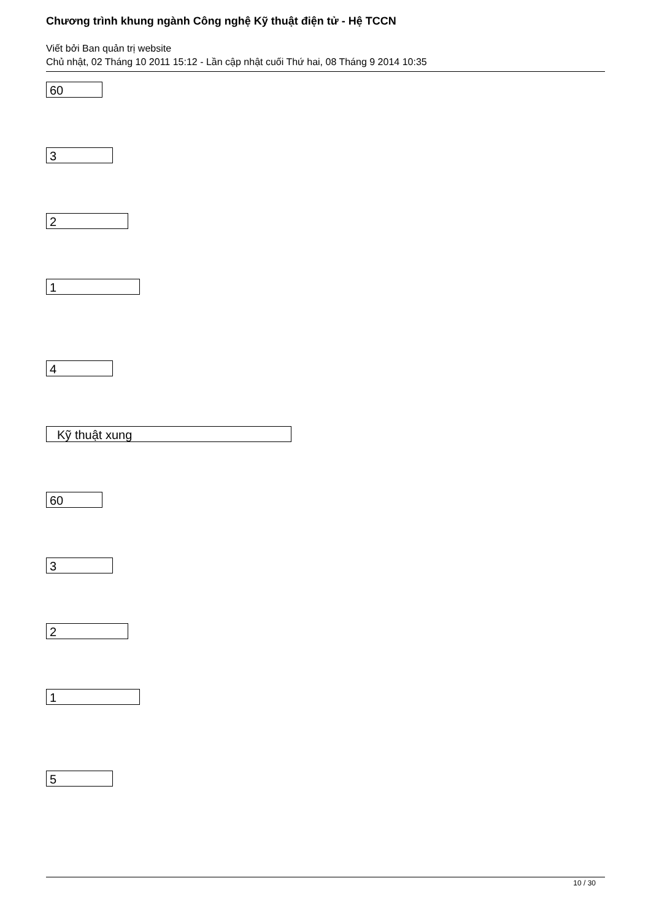Chương trình khung ngành Công nghệ Kỹ thuật điện tử - Hệ TCCN
Viết bởi Ban quản trị website
Chủ nhật, 02 Tháng 10 2011 15:12 - Lần cập nhật cuối Thứ hai, 08 Tháng 9 2014 10:35
60
3
2
1
4
Kỹ thuật xung
60
3
2
1
5
10 / 30